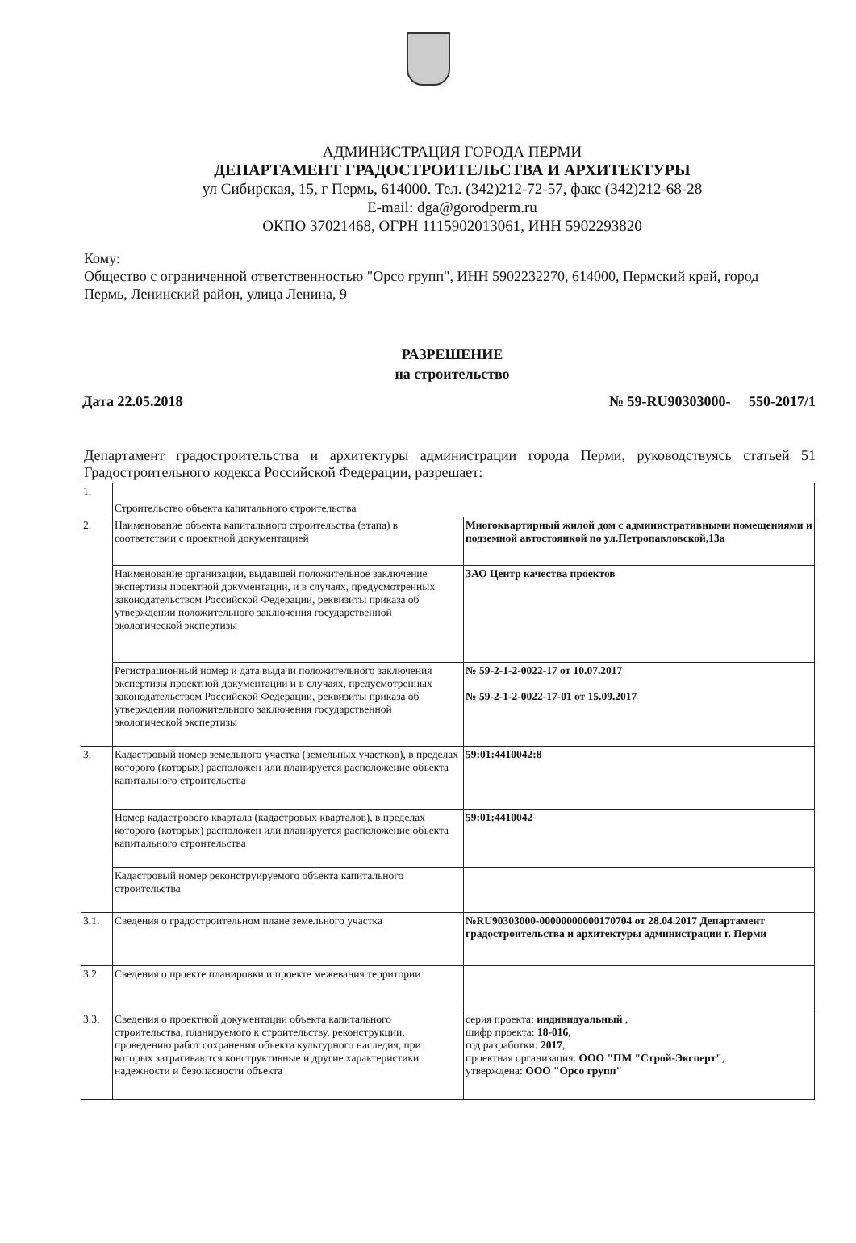АДМИНИСТРАЦИЯ ГОРОДА ПЕРМИ
ДЕПАРТАМЕНТ ГРАДОСТРОИТЕЛЬСТВА И АРХИТЕКТУРЫ
ул Сибирская, 15, г Пермь, 614000. Тел. (342)212-72-57, факс (342)212-68-28
E-mail: dga@gorodperm.ru
ОКПО 37021468, ОГРН 1115902013061, ИНН 5902293820
Кому:
Общество с ограниченной ответственностью "Орсо групп", ИНН 5902232270, 614000, Пермский край, город Пермь, Ленинский район, улица Ленина, 9
РАЗРЕШЕНИЕ
на строительство
Дата 22.05.2018 № 59-RU90303000- 550-2017/1
Департамент градостроительства и архитектуры администрации города Перми, руководствуясь статьей 51 Градостроительного кодекса Российской Федерации, разрешает:
| 1. | Строительство объекта капитального строительства | |
| 2. | Наименование объекта капитального строительства (этапа) в соответствии с проектной документацией | Многоквартирный жилой дом с административными помещениями и подземной автостоянкой по ул.Петропавловской,13а |
| | Наименование организации, выдавшей положительное заключение экспертизы проектной документации, и в случаях, предусмотренных законодательством Российской Федерации, реквизиты приказа об утверждении положительного заключения государственной экологической экспертизы | ЗАО Центр качества проектов |
| | Регистрационный номер и дата выдачи положительного заключения экспертизы проектной документации и в случаях, предусмотренных законодательством Российской Федерации, реквизиты приказа об утверждении положительного заключения государственной экологической экспертизы | № 59-2-1-2-0022-17 от 10.07.2017 № 59-2-1-2-0022-17-01 от 15.09.2017 |
| 3. | Кадастровый номер земельного участка (земельных участков), в пределах которого (которых) расположен или планируется расположение объекта капитального строительства | 59:01:4410042:8 |
| | Номер кадастрового квартала (кадастровых кварталов), в пределах которого (которых) расположен или планируется расположение объекта капитального строительства | 59:01:4410042 |
| | Кадастровый номер реконструируемого объекта капитального строительства | |
| 3.1. | Сведения о градостроительном плане земельного участка | №RU90303000-00000000000170704 от 28.04.2017 Департамент градостроительства и архитектуры администрации г. Перми |
| 3.2. | Сведения о проекте планировки и проекте межевания территории | |
| 3.3. | Сведения о проектной документации объекта капитального строительства, планируемого к строительству, реконструкции, проведению работ сохранения объекта культурного наследия, при которых затрагиваются конструктивные и другие характеристики надежности и безопасности объекта | серия проекта: индивидуальный , шифр проекта: 18-016 , год разработки: 2017 , проектная организация: ООО "ПМ "Строй-Эксперт" , утверждена: ООО "Орсо групп" |